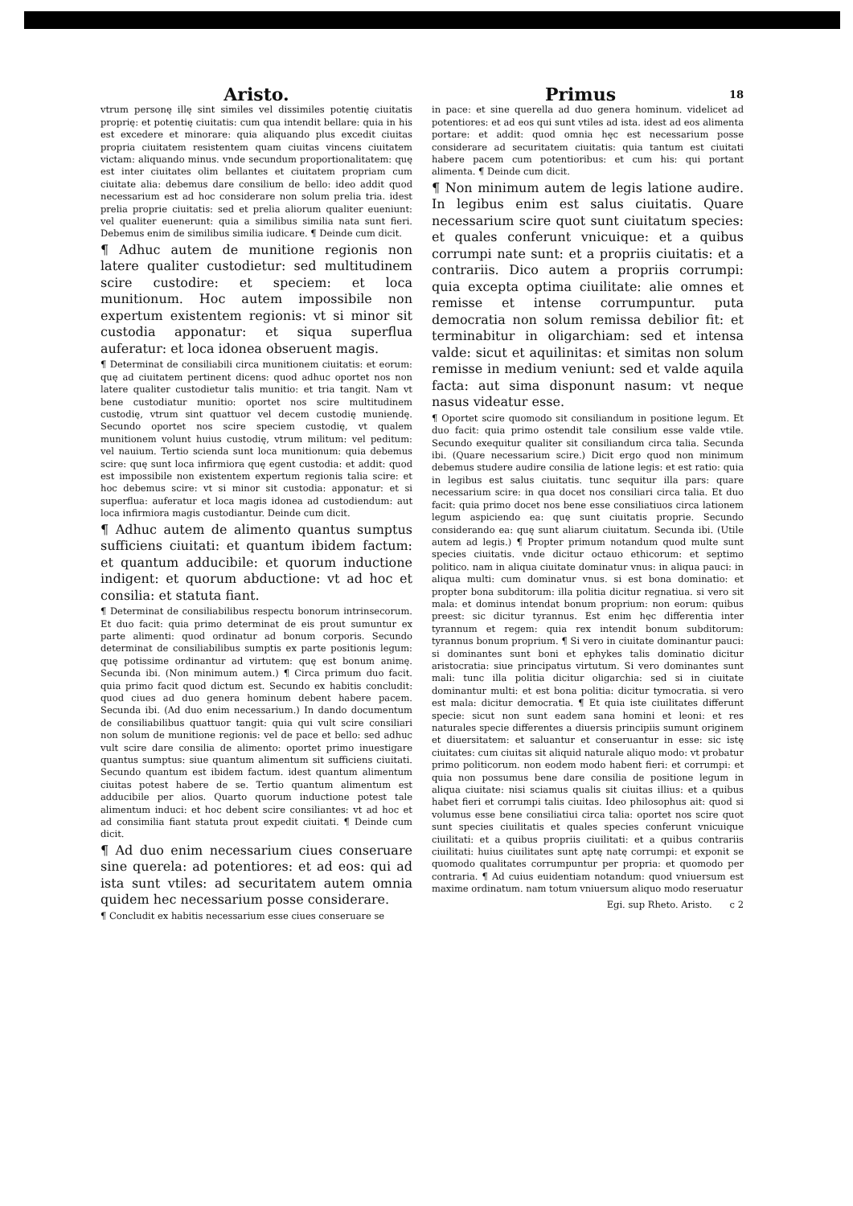Aristo.
vtrum personę illę sint similes vel dissimiles potentię ciuitatis proprię: et potentię ciuitatis: cum qua intendit bellare: quia in his est excedere et minorare: quia aliquando plus excedit ciuitas propria ciuitatem resistentem quam ciuitas vincens ciuitatem victam: aliquando minus. vnde secundum proportionalitatem: quę est inter ciuitates olim bellantes et ciuitatem propriam cum ciuitate alia: debemus dare consilium de bello: ideo addit quod necessarium est ad hoc considerare non solum prelia tria. idest prelia proprie ciuitatis: sed et prelia aliorum qualiter eueniunt: vel qualiter euenerunt: quia a similibus similia nata sunt fieri. Debemus enim de similibus similia iudicare. ¶ Deinde cum dicit.
¶ Adhuc autem de munitione regionis non latere qualiter custodietur: sed multitudinem scire custodire: et speciem: et loca munitionum. Hoc autem impossibile non expertum existentem regionis: vt si minor sit custodia apponatur: et siqua superflua auferatur: et loca idonea obseruent magis.
¶ Determinat de consiliabili circa munitionem ciuitatis: et eorum: quę ad ciuitatem pertinent dicens: quod adhuc oportet nos non latere qualiter custodietur talis munitio: et tria tangit. Nam vt bene custodiatur munitio: oportet nos scire multitudinem custodię, vtrum sint quattuor vel decem custodię muniendę. Secundo oportet nos scire speciem custodię, vt qualem munitionem volunt huius custodię, vtrum militum: vel peditum: vel nauium. Tertio scienda sunt loca munitionum: quia debemus scire: quę sunt loca infirmiora quę egent custodia: et addit: quod est impossibile non existentem expertum regionis talia scire: et hoc debemus scire: vt si minor sit custodia: apponatur: et si superflua: auferatur et loca magis idonea ad custodiendum: aut loca infirmiora magis custodiantur. Deinde cum dicit.
¶ Adhuc autem de alimento quantus sumptus sufficiens ciuitati: et quantum ibidem factum: et quantum adducibile: et quorum inductione indigent: et quorum abductione: vt ad hoc et consilia: et statuta fiant.
¶ Determinat de consiliabilibus respectu bonorum intrinsecorum. Et duo facit: quia primo determinat de eis prout sumuntur ex parte alimenti: quod ordinatur ad bonum corporis. Secundo determinat de consiliabilibus sumptis ex parte positionis legum: quę potissime ordinantur ad virtutem: quę est bonum animę. Secunda ibi. (Non minimum autem.) ¶ Circa primum duo facit. quia primo facit quod dictum est. Secundo ex habitis concludit: quod ciues ad duo genera hominum debent habere pacem. Secunda ibi. (Ad duo enim necessarium.) In dando documentum de consiliabilibus quattuor tangit: quia qui vult scire consiliari non solum de munitione regionis: vel de pace et bello: sed adhuc vult scire dare consilia de alimento: oportet primo inuestigare quantus sumptus: siue quantum alimentum sit sufficiens ciuitati. Secundo quantum est ibidem factum. idest quantum alimentum ciuitas potest habere de se. Tertio quantum alimentum est adducibile per alios. Quarto quorum inductione potest tale alimentum induci: et hoc debent scire consiliantes: vt ad hoc et ad consimilia fiant statuta prout expedit ciuitati. ¶ Deinde cum dicit.
¶ Ad duo enim necessarium ciues conseruare sine querela: ad potentiores: et ad eos: qui ad ista sunt vtiles: ad securitatem autem omnia quidem hec necessarium posse considerare.
¶ Concludit ex habitis necessarium esse ciues conseruare se
Primus 18
in pace: et sine querella ad duo genera hominum. videlicet ad potentiores: et ad eos qui sunt vtiles ad ista. idest ad eos alimenta portare: et addit: quod omnia hęc est necessarium posse considerare ad securitatem ciuitatis: quia tantum est ciuitati habere pacem cum potentioribus: et cum his: qui portant alimenta. ¶ Deinde cum dicit.
¶ Non minimum autem de legis latione audire. In legibus enim est salus ciuitatis. Quare necessarium scire quot sunt ciuitatum species: et quales conferunt vnicuique: et a quibus corrumpi nate sunt: et a propriis ciuitatis: et a contrariis. Dico autem a propriis corrumpi: quia excepta optima ciuilitate: alie omnes et remisse et intense corrumpuntur. puta democratia non solum remissa debilior fit: et terminabitur in oligarchiam: sed et intensa valde: sicut et aquilinitas: et simitas non solum remisse in medium veniunt: sed et valde aquila facta: aut sima disponunt nasum: vt neque nasus videatur esse.
¶ Oportet scire quomodo sit consiliandum in positione legum. Et duo facit: quia primo ostendit tale consilium esse valde vtile. Secundo exequitur qualiter sit consiliandum circa talia. Secunda ibi. (Quare necessarium scire.) Dicit ergo quod non minimum debemus studere audire consilia de latione legis: et est ratio: quia in legibus est salus ciuitatis. tunc sequitur illa pars: quare necessarium scire: in qua docet nos consiliari circa talia. Et duo facit: quia primo docet nos bene esse consiliatiuos circa lationem legum aspiciendo ea: quę sunt ciuitatis proprie. Secundo considerando ea: quę sunt aliarum ciuitatum. Secunda ibi. (Utile autem ad legis.) ¶ Propter primum notandum quod multe sunt species ciuitatis. vnde dicitur octauo ethicorum: et septimo politico. nam in aliqua ciuitate dominatur vnus: in aliqua pauci: in aliqua multi: cum dominatur vnus. si est bona dominatio: et propter bona subditorum: illa politia dicitur regnatiua. si vero sit mala: et dominus intendat bonum proprium: non eorum: quibus preest: sic dicitur tyrannus. Est enim hęc differentia inter tyrannum et regem: quia rex intendit bonum subditorum: tyrannus bonum proprium. ¶ Si vero in ciuitate dominantur pauci: si dominantes sunt boni et ephykes talis dominatio dicitur aristocratia: siue principatus virtutum. Si vero dominantes sunt mali: tunc illa politia dicitur oligarchia: sed si in ciuitate dominantur multi: et est bona politia: dicitur tymocratia. si vero est mala: dicitur democratia. ¶ Et quia iste ciuilitates differunt specie: sicut non sunt eadem sana homini et leoni: et res naturales specie differentes a diuersis principiis sumunt originem et diuersitatem: et saluantur et conseruantur in esse: sic istę ciuitates: cum ciuitas sit aliquid naturale aliquo modo: vt probatur primo politicorum. non eodem modo habent fieri: et corrumpi: et quia non possumus bene dare consilia de positione legum in aliqua ciuitate: nisi sciamus qualis sit ciuitas illius: et a quibus habet fieri et corrumpi talis ciuitas. Ideo philosophus ait: quod si volumus esse bene consiliatiui circa talia: oportet nos scire quot sunt species ciuilitatis et quales species conferunt vnicuique ciuilitati: et a quibus propriis ciuilitati: et a quibus contrariis ciuilitati: huius ciuilitates sunt aptę natę corrumpi: et exponit se quomodo qualitates corrumpuntur per propria: et quomodo per contraria. ¶ Ad cuius euidentiam notandum: quod vniuersum est maxime ordinatum. nam totum vniuersum aliquo modo reseruatur
Egi. sup Rheto. Aristo. c 2